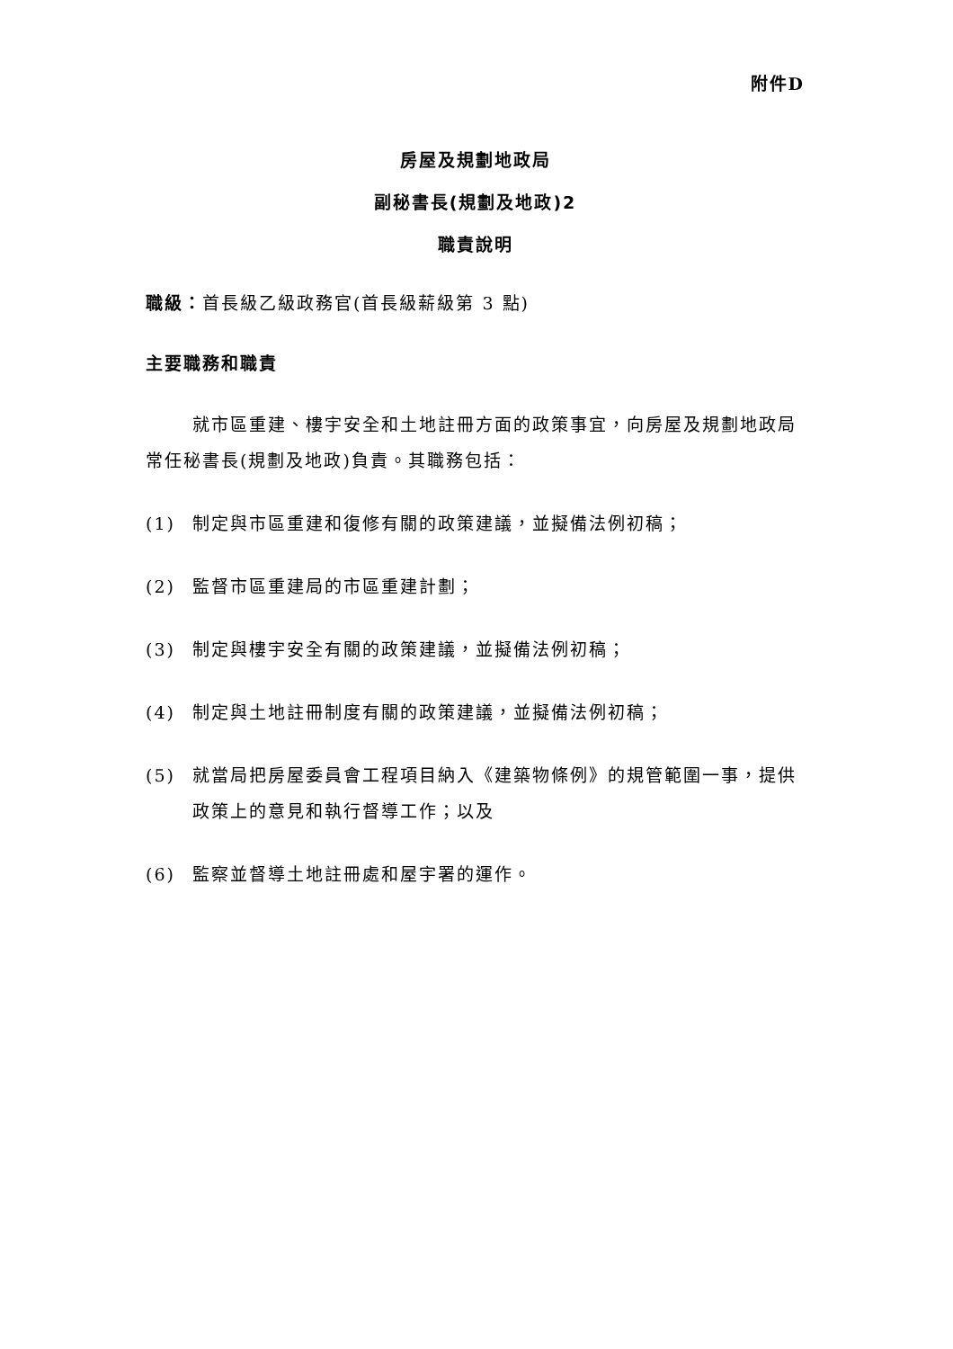附件D
房屋及規劃地政局
副秘書長(規劃及地政)2
職責說明
職級：首長級乙級政務官(首長級薪級第 3 點)
主要職務和職責
就市區重建、樓宇安全和土地註冊方面的政策事宜，向房屋及規劃地政局常任秘書長(規劃及地政)負責。其職務包括：
(1) 制定與市區重建和復修有關的政策建議，並擬備法例初稿；
(2) 監督市區重建局的市區重建計劃；
(3) 制定與樓宇安全有關的政策建議，並擬備法例初稿；
(4) 制定與土地註冊制度有關的政策建議，並擬備法例初稿；
(5) 就當局把房屋委員會工程項目納入《建築物條例》的規管範圍一事，提供政策上的意見和執行督導工作；以及
(6) 監察並督導土地註冊處和屋宇署的運作。